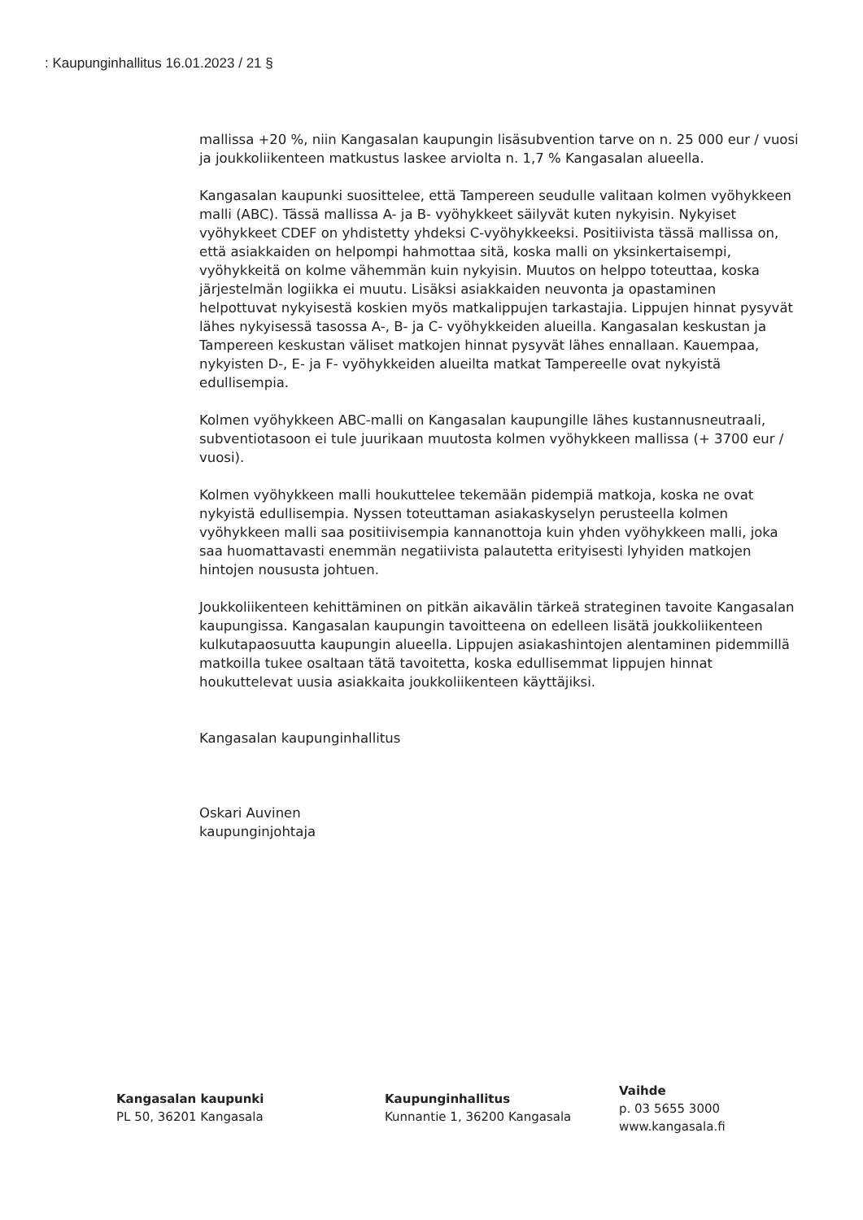: Kaupunginhallitus 16.01.2023 / 21 §
mallissa +20 %, niin Kangasalan kaupungin lisäsubvention tarve on n. 25 000 eur / vuosi ja joukkoliikenteen matkustus laskee arviolta n. 1,7 % Kangasalan alueella.
Kangasalan kaupunki suosittelee, että Tampereen seudulle valitaan kolmen vyöhykkeen malli (ABC). Tässä mallissa A- ja B- vyöhykkeet säilyvät kuten nykyisin. Nykyiset vyöhykkeet CDEF on yhdistetty yhdeksi C-vyöhykkeeksi. Positiivista tässä mallissa on, että asiakkaiden on helpompi hahmottaa sitä, koska malli on yksinkertaisempi, vyöhykkeitä on kolme vähemmän kuin nykyisin. Muutos on helppo toteuttaa, koska järjestelmän logiikka ei muutu. Lisäksi asiakkaiden neuvonta ja opastaminen
helpottuvat nykyisestä koskien myös matkalippujen tarkastajia. Lippujen hinnat pysyvät lähes nykyisessä tasossa A-, B- ja C- vyöhykkeiden alueilla. Kangasalan keskustan ja Tampereen keskustan väliset matkojen hinnat pysyvät lähes ennallaan. Kauempaa, nykyisten D-, E- ja F- vyöhykkeiden alueilta matkat Tampereelle ovat nykyistä edullisempia.
Kolmen vyöhykkeen ABC-malli on Kangasalan kaupungille lähes kustannusneutraali, subventiotasoon ei tule juurikaan muutosta kolmen vyöhykkeen mallissa (+ 3700 eur / vuosi).
Kolmen vyöhykkeen malli houkuttelee tekemään pidempiä matkoja, koska ne ovat nykyistä edullisempia. Nyssen toteuttaman asiakaskyselyn perusteella kolmen vyöhykkeen malli saa positiivisempia kannanottoja kuin yhden vyöhykkeen malli, joka saa huomattavasti enemmän negatiivista palautetta erityisesti lyhyiden matkojen hintojen noususta johtuen.
Joukkoliikenteen kehittäminen on pitkän aikavälin tärkeä strateginen tavoite Kangasalan kaupungissa. Kangasalan kaupungin tavoitteena on edelleen lisätä joukkoliikenteen kulkutapaosuutta kaupungin alueella. Lippujen asiakashintojen alentaminen pidemmillä matkoilla tukee osaltaan tätä tavoitetta, koska edullisemmat lippujen hinnat houkuttelevat uusia asiakkaita joukkoliikenteen käyttäjiksi.
Kangasalan kaupunginhallitus
Oskari Auvinen
kaupunginjohtaja
Kangasalan kaupunki
PL 50, 36201 Kangasala
Kaupunginhallitus
Kunnantie 1, 36200 Kangasala
Vaihde
p. 03 5655 3000
www.kangasala.fi